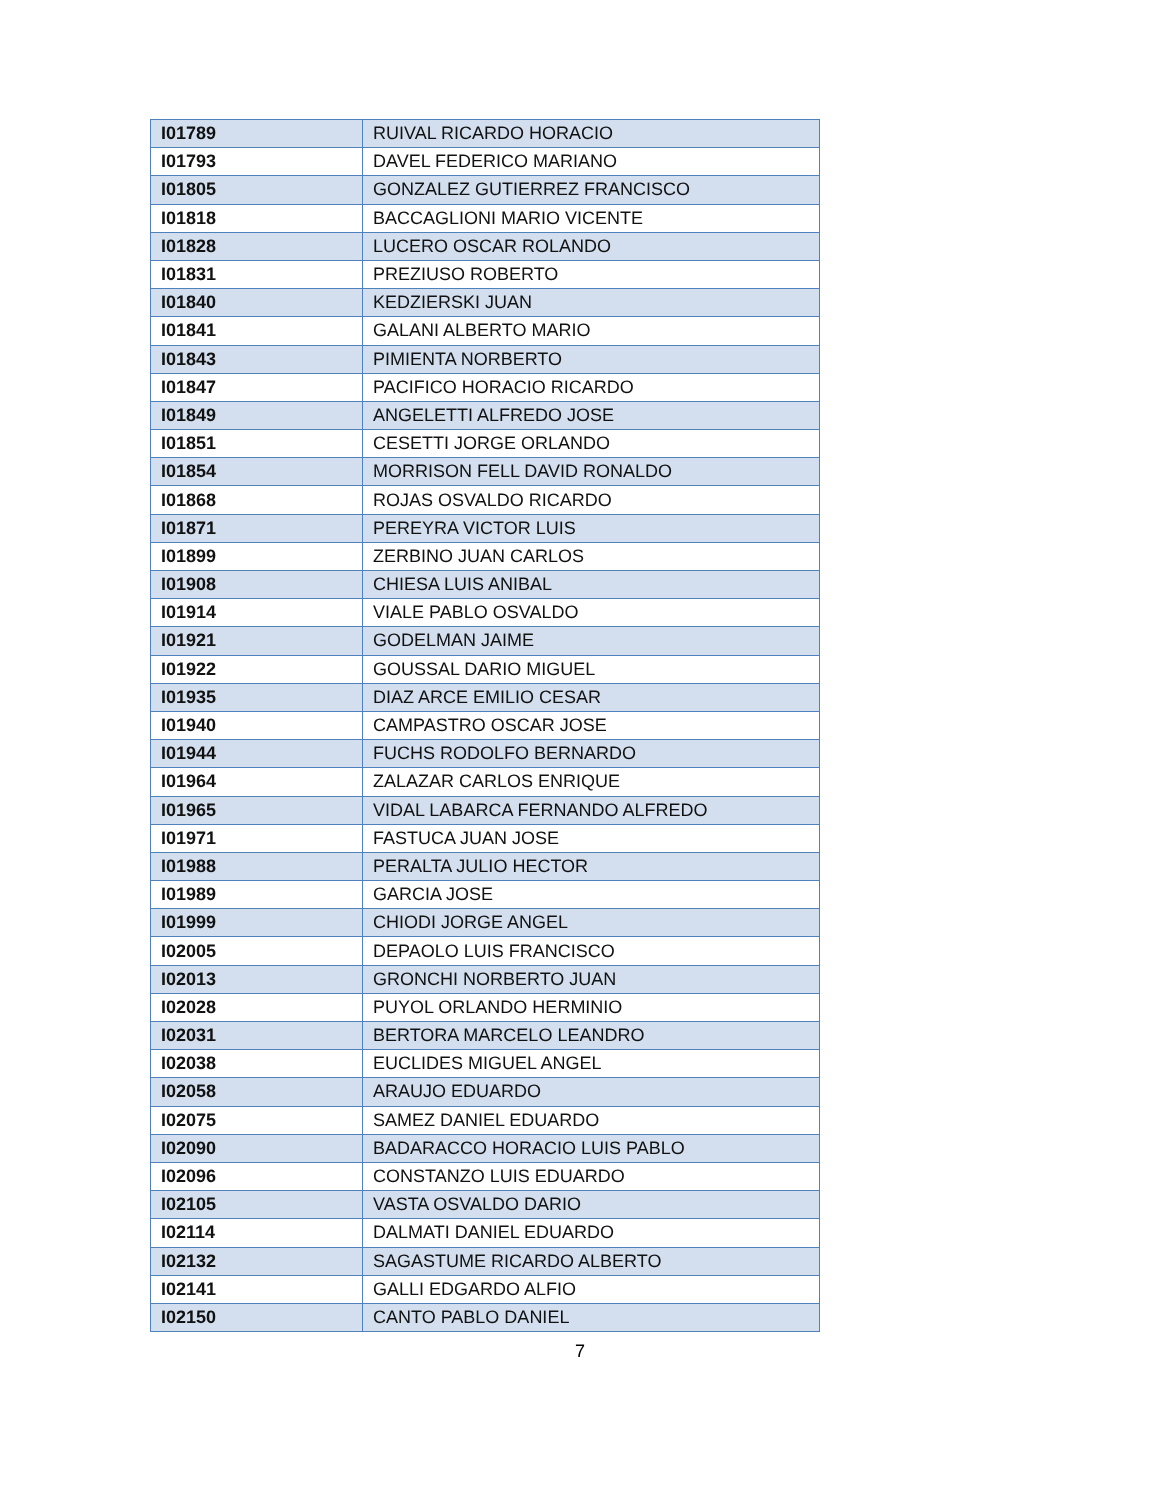| I01789 | RUIVAL RICARDO HORACIO |
| I01793 | DAVEL FEDERICO MARIANO |
| I01805 | GONZALEZ GUTIERREZ FRANCISCO |
| I01818 | BACCAGLIONI MARIO VICENTE |
| I01828 | LUCERO OSCAR ROLANDO |
| I01831 | PREZIUSO ROBERTO |
| I01840 | KEDZIERSKI JUAN |
| I01841 | GALANI ALBERTO MARIO |
| I01843 | PIMIENTA NORBERTO |
| I01847 | PACIFICO HORACIO RICARDO |
| I01849 | ANGELETTI ALFREDO JOSE |
| I01851 | CESETTI JORGE ORLANDO |
| I01854 | MORRISON FELL DAVID RONALDO |
| I01868 | ROJAS OSVALDO RICARDO |
| I01871 | PEREYRA VICTOR LUIS |
| I01899 | ZERBINO JUAN CARLOS |
| I01908 | CHIESA LUIS ANIBAL |
| I01914 | VIALE PABLO OSVALDO |
| I01921 | GODELMAN JAIME |
| I01922 | GOUSSAL DARIO MIGUEL |
| I01935 | DIAZ ARCE EMILIO CESAR |
| I01940 | CAMPASTRO OSCAR JOSE |
| I01944 | FUCHS RODOLFO BERNARDO |
| I01964 | ZALAZAR CARLOS ENRIQUE |
| I01965 | VIDAL LABARCA FERNANDO ALFREDO |
| I01971 | FASTUCA JUAN JOSE |
| I01988 | PERALTA JULIO HECTOR |
| I01989 | GARCIA JOSE |
| I01999 | CHIODI JORGE ANGEL |
| I02005 | DEPAOLO LUIS FRANCISCO |
| I02013 | GRONCHI NORBERTO JUAN |
| I02028 | PUYOL ORLANDO HERMINIO |
| I02031 | BERTORA MARCELO LEANDRO |
| I02038 | EUCLIDES MIGUEL ANGEL |
| I02058 | ARAUJO EDUARDO |
| I02075 | SAMEZ DANIEL EDUARDO |
| I02090 | BADARACCO HORACIO LUIS PABLO |
| I02096 | CONSTANZO LUIS EDUARDO |
| I02105 | VASTA OSVALDO DARIO |
| I02114 | DALMATI DANIEL EDUARDO |
| I02132 | SAGASTUME RICARDO ALBERTO |
| I02141 | GALLI EDGARDO ALFIO |
| I02150 | CANTO PABLO DANIEL |
7